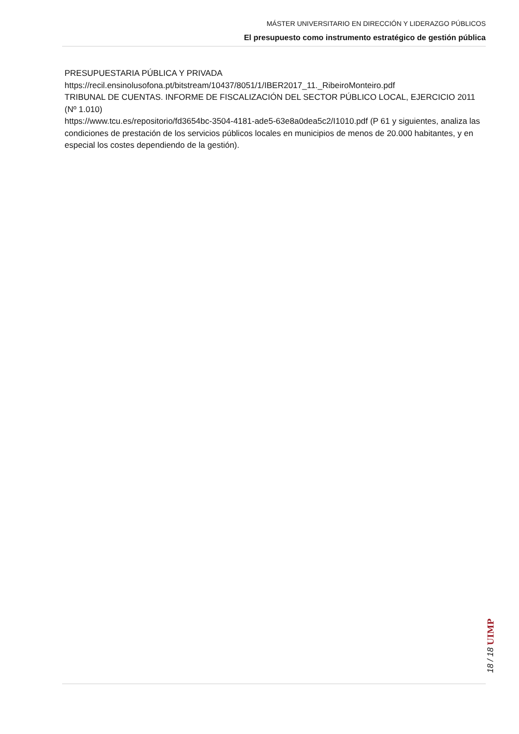MÁSTER UNIVERSITARIO EN DIRECCIÓN Y LIDERAZGO PÚBLICOS
El presupuesto como instrumento estratégico de gestión pública
PRESUPUESTARIA PÚBLICA Y PRIVADA
https://recil.ensinolusofona.pt/bitstream/10437/8051/1/IBER2017_11._RibeiroMonteiro.pdf
TRIBUNAL DE CUENTAS. INFORME DE FISCALIZACIÓN DEL SECTOR PÚBLICO LOCAL, EJERCICIO 2011 (Nº 1.010)
https://www.tcu.es/repositorio/fd3654bc-3504-4181-ade5-63e8a0dea5c2/I1010.pdf (P 61 y siguientes, analiza las condiciones de prestación de los servicios públicos locales en municipios de menos de 20.000 habitantes, y en especial los costes dependiendo de la gestión).
18 / 18 UIMP